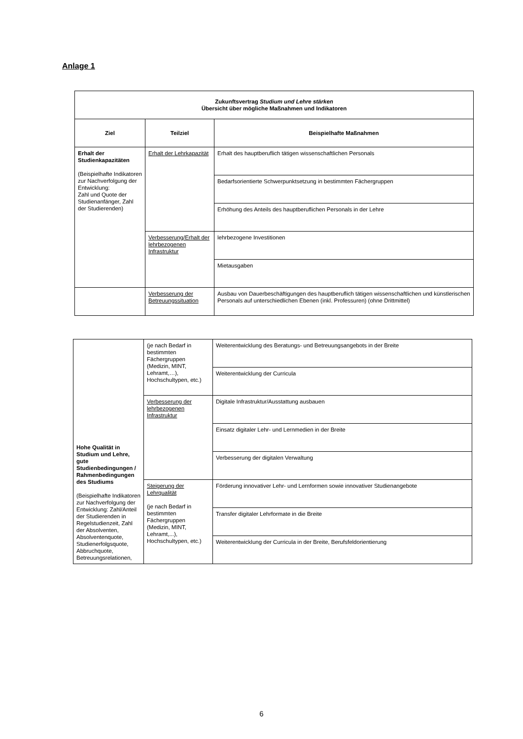Anlage 1
| Zukunftsvertrag Studium und Lehre stärken Übersicht über mögliche Maßnahmen und Indikatoren | | |
| --- | --- | --- |
| Ziel | Teilziel | Beispielhafte Maßnahmen |
| Erhalt der Studienkapazitäten (Beispielhafte Indikatoren zur Nachverfolgung der Entwicklung: Zahl und Quote der Studienanfänger, Zahl der Studierenden) | Erhalt der Lehrkapazität | Erhalt des hauptberuflich tätigen wissenschaftlichen Personals |
| | | Bedarfsorientierte Schwerpunktsetzung in bestimmten Fächergruppen |
| | | Erhöhung des Anteils des hauptberuflichen Personals in der Lehre |
| | Verbesserung/Erhalt der lehrbezogenen Infrastruktur | lehrbezogene Investitionen |
| | | Mietausgaben |
| | Verbesserung der Betreuungssituation | Ausbau von Dauerbeschäftigungen des hauptberuflich tätigen wissenschaftlichen und künstlerischen Personals auf unterschiedlichen Ebenen (inkl. Professuren) (ohne Drittmittel) |
| Hohe Qualität in Studium und Lehre, gute Studienbedingungen / Rahmenbedingungen des Studiums (Beispielhafte Indikatoren zur Nachverfolgung der Entwicklung: Zahl/Anteil der Studierenden in Regelstudienzeit, Zahl der Absolventen, Absolventenquote, Studienerfolgsquote, Abbruchquote, Betreuungsrelationen, | (je nach Bedarf in bestimmten Fächergruppen (Medizin, MINT, Lehramt,…), Hochschultypen, etc.) | Weiterentwicklung des Beratungs- und Betreuungsangebots in der Breite |
| | | Weiterentwicklung der Curricula |
| | Verbesserung der lehrbezogenen Infrastruktur | Digitale Infrastruktur/Ausstattung ausbauen |
| | | Einsatz digitaler Lehr- und Lernmedien in der Breite |
| | | Verbesserung der digitalen Verwaltung |
| | Steigerung der Lehrqualität (je nach Bedarf in bestimmten Fächergruppen (Medizin, MINT, Lehramt,...), Hochschultypen, etc.) | Förderung innovativer Lehr- und Lernformen sowie innovativer Studienangebote |
| | | Transfer digitaler Lehrformate in die Breite |
| | | Weiterentwicklung der Curricula in der Breite, Berufsfeldorientierung |
6